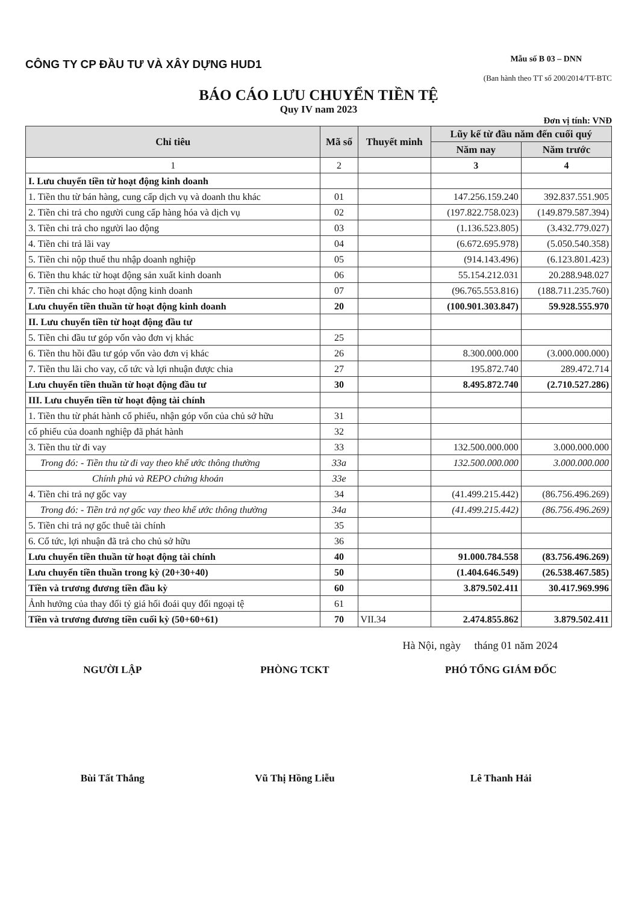CÔNG TY CP ĐẦU TƯ VÀ XÂY DỰNG HUD1
Mẫu số B 03 – DNN
(Ban hành theo TT số 200/2014/TT-BTC
BÁO CÁO LƯU CHUYỂN TIỀN TỆ
Quy IV nam 2023
Đơn vị tính: VNĐ
| Chỉ tiêu | Mã số | Thuyết minh | Lũy kế từ đầu năm đến cuối quý | |
| --- | --- | --- | --- | --- |
| | | | Năm nay | Năm trước |
| 1 | 2 | | 3 | 4 |
| I. Lưu chuyển tiền từ hoạt động kinh doanh | | | | |
| 1. Tiền thu từ bán hàng, cung cấp dịch vụ và doanh thu khác | 01 | | 147.256.159.240 | 392.837.551.905 |
| 2. Tiền chi trả cho người cung cấp hàng hóa và dịch vụ | 02 | | (197.822.758.023) | (149.879.587.394) |
| 3. Tiền chi trả cho người lao động | 03 | | (1.136.523.805) | (3.432.779.027) |
| 4. Tiền chi trả lãi vay | 04 | | (6.672.695.978) | (5.050.540.358) |
| 5. Tiền chi nộp thuế thu nhập doanh nghiệp | 05 | | (914.143.496) | (6.123.801.423) |
| 6. Tiền thu khác từ hoạt động sản xuất kinh doanh | 06 | | 55.154.212.031 | 20.288.948.027 |
| 7. Tiền chi khác cho hoạt động kinh doanh | 07 | | (96.765.553.816) | (188.711.235.760) |
| Lưu chuyển tiền thuần từ hoạt động kinh doanh | 20 | | (100.901.303.847) | 59.928.555.970 |
| II. Lưu chuyển tiền từ hoạt động đầu tư | | | | |
| 5. Tiền chi đầu tư góp vốn vào đơn vị khác | 25 | | | |
| 6. Tiền thu hồi đầu tư góp vốn vào đơn vị khác | 26 | | 8.300.000.000 | (3.000.000.000) |
| 7. Tiền thu lãi cho vay, cổ tức và lợi nhuận được chia | 27 | | 195.872.740 | 289.472.714 |
| Lưu chuyển tiền thuần từ hoạt động đầu tư | 30 | | 8.495.872.740 | (2.710.527.286) |
| III. Lưu chuyển tiền từ hoạt động tài chính | | | | |
| 1. Tiền thu từ phát hành cổ phiếu, nhận góp vốn của chủ sở hữu | 31 | | | |
| cổ phiếu của doanh nghiệp đã phát hành | 32 | | | |
| 3. Tiền thu từ đi vay | 33 | | 132.500.000.000 | 3.000.000.000 |
| Trong đó: - Tiền thu từ đi vay theo khế ước thông thường | 33a | | 132.500.000.000 | 3.000.000.000 |
| Chính phủ và REPO chứng khoán | 33e | | | |
| 4. Tiền chi trả nợ gốc vay | 34 | | (41.499.215.442) | (86.756.496.269) |
| Trong đó: - Tiền trả nợ gốc vay theo khế ước thông thường | 34a | | (41.499.215.442) | (86.756.496.269) |
| 5. Tiền chi trả nợ gốc thuê tài chính | 35 | | | |
| 6. Cổ tức, lợi nhuận đã trả cho chủ sở hữu | 36 | | | |
| Lưu chuyển tiền thuần từ hoạt động tài chính | 40 | | 91.000.784.558 | (83.756.496.269) |
| Lưu chuyển tiền thuần trong kỳ (20+30+40) | 50 | | (1.404.646.549) | (26.538.467.585) |
| Tiền và trương đương tiền đầu kỳ | 60 | | 3.879.502.411 | 30.417.969.996 |
| Ảnh hưởng của thay đổi tỷ giá hối đoái quy đổi ngoại tệ | 61 | | | |
| Tiền và trương đương tiền cuối kỳ (50+60+61) | 70 | VII.34 | 2.474.855.862 | 3.879.502.411 |
Hà Nội, ngày tháng 01 năm 2024
NGƯỜI LẬP
Bùi Tất Thắng
PHÒNG TCKT
Vũ Thị Hồng Liễu
PHÓ TỔNG GIÁM ĐỐC
Lê Thanh Hải